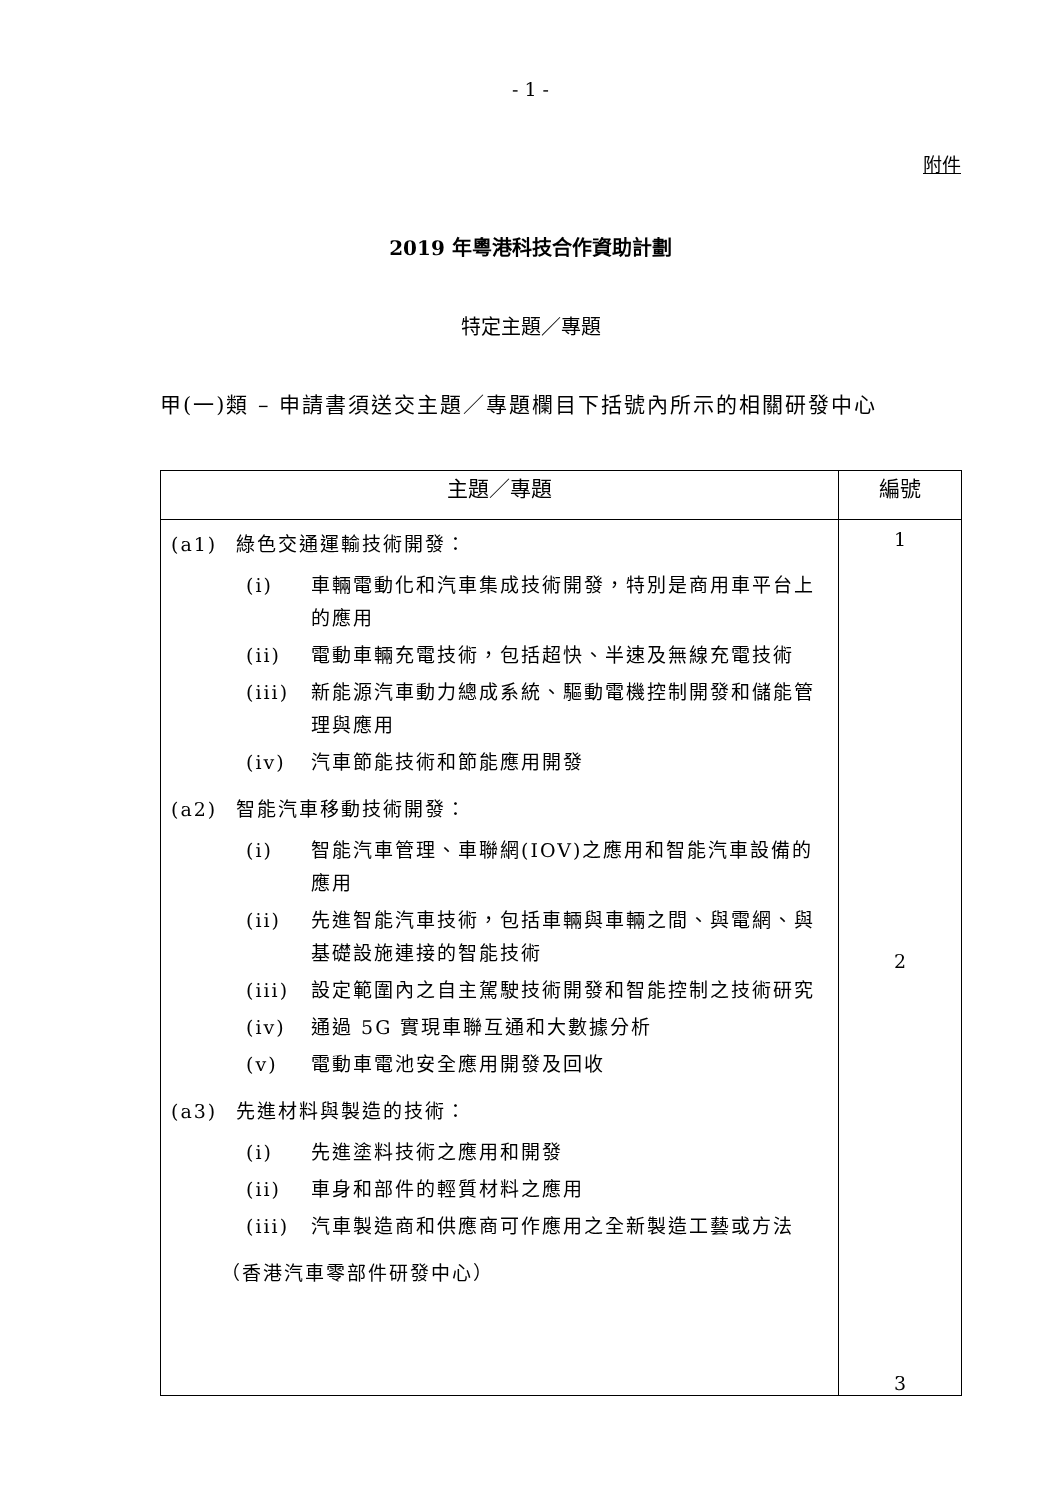- 1 -
附件
2019 年粵港科技合作資助計劃
特定主題／專題
甲(一)類 – 申請書須送交主題／專題欄目下括號內所示的相關研發中心
| 主題／專題 | 編號 |
| --- | --- |
| (a1) 綠色交通運輸技術開發： (i) 車輛電動化和汽車集成技術開發，特別是商用車平台上的應用 (ii) 電動車輛充電技術，包括超快、半速及無線充電技術 (iii) 新能源汽車動力總成系統、驅動電機控制開發和儲能管理與應用 (iv) 汽車節能技術和節能應用開發 (a2) 智能汽車移動技術開發： (i) 智能汽車管理、車聯網(IOV)之應用和智能汽車設備的應用 (ii) 先進智能汽車技術，包括車輛與車輛之間、與電網、與基礎設施連接的智能技術 (iii) 設定範圍內之自主駕駛技術開發和智能控制之技術研究 (iv) 通過 5G 實現車聯互通和大數據分析 (v) 電動車電池安全應用開發及回收 (a3) 先進材料與製造的技術： (i) 先進塗料技術之應用和開發 (ii) 車身和部件的輕質材料之應用 (iii) 汽車製造商和供應商可作應用之全新製造工藝或方法 （香港汽車零部件研發中心） | 1 2 3 |